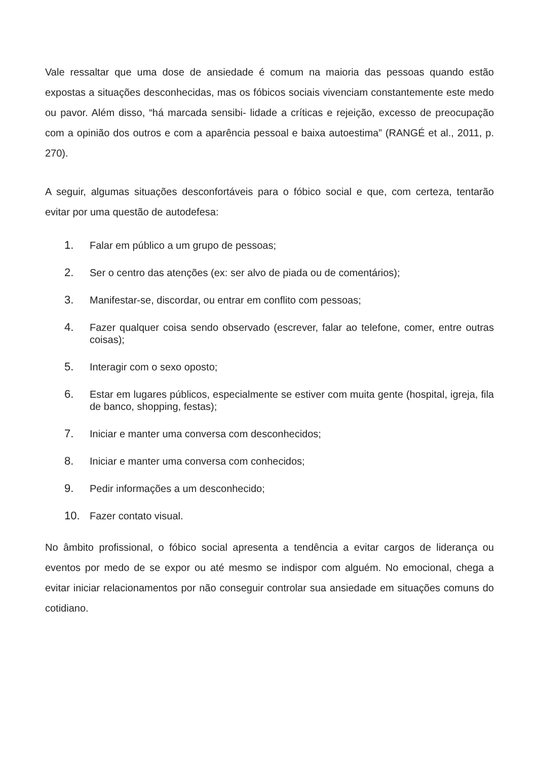Vale ressaltar que uma dose de ansiedade é comum na maioria das pessoas quando estão expostas a situações desconhecidas, mas os fóbicos sociais vivenciam constantemente este medo ou pavor. Além disso, “há marcada sensibi- lidade a críticas e rejeição, excesso de preocupação com a opinião dos outros e com a aparência pessoal e baixa autoestima” (RANGÉ et al., 2011, p. 270).
A seguir, algumas situações desconfortáveis para o fóbico social e que, com certeza, tentarão evitar por uma questão de autodefesa:
1. Falar em público a um grupo de pessoas;
2. Ser o centro das atenções (ex: ser alvo de piada ou de comentários);
3. Manifestar-se, discordar, ou entrar em conflito com pessoas;
4. Fazer qualquer coisa sendo observado (escrever, falar ao telefone, comer, entre outras coisas);
5. Interagir com o sexo oposto;
6. Estar em lugares públicos, especialmente se estiver com muita gente (hospital, igreja, fila de banco, shopping, festas);
7. Iniciar e manter uma conversa com desconhecidos;
8. Iniciar e manter uma conversa com conhecidos;
9. Pedir informações a um desconhecido;
10. Fazer contato visual.
No âmbito profissional, o fóbico social apresenta a tendência a evitar cargos de liderança ou eventos por medo de se expor ou até mesmo se indispor com alguém. No emocional, chega a evitar iniciar relacionamentos por não conseguir controlar sua ansiedade em situações comuns do cotidiano.